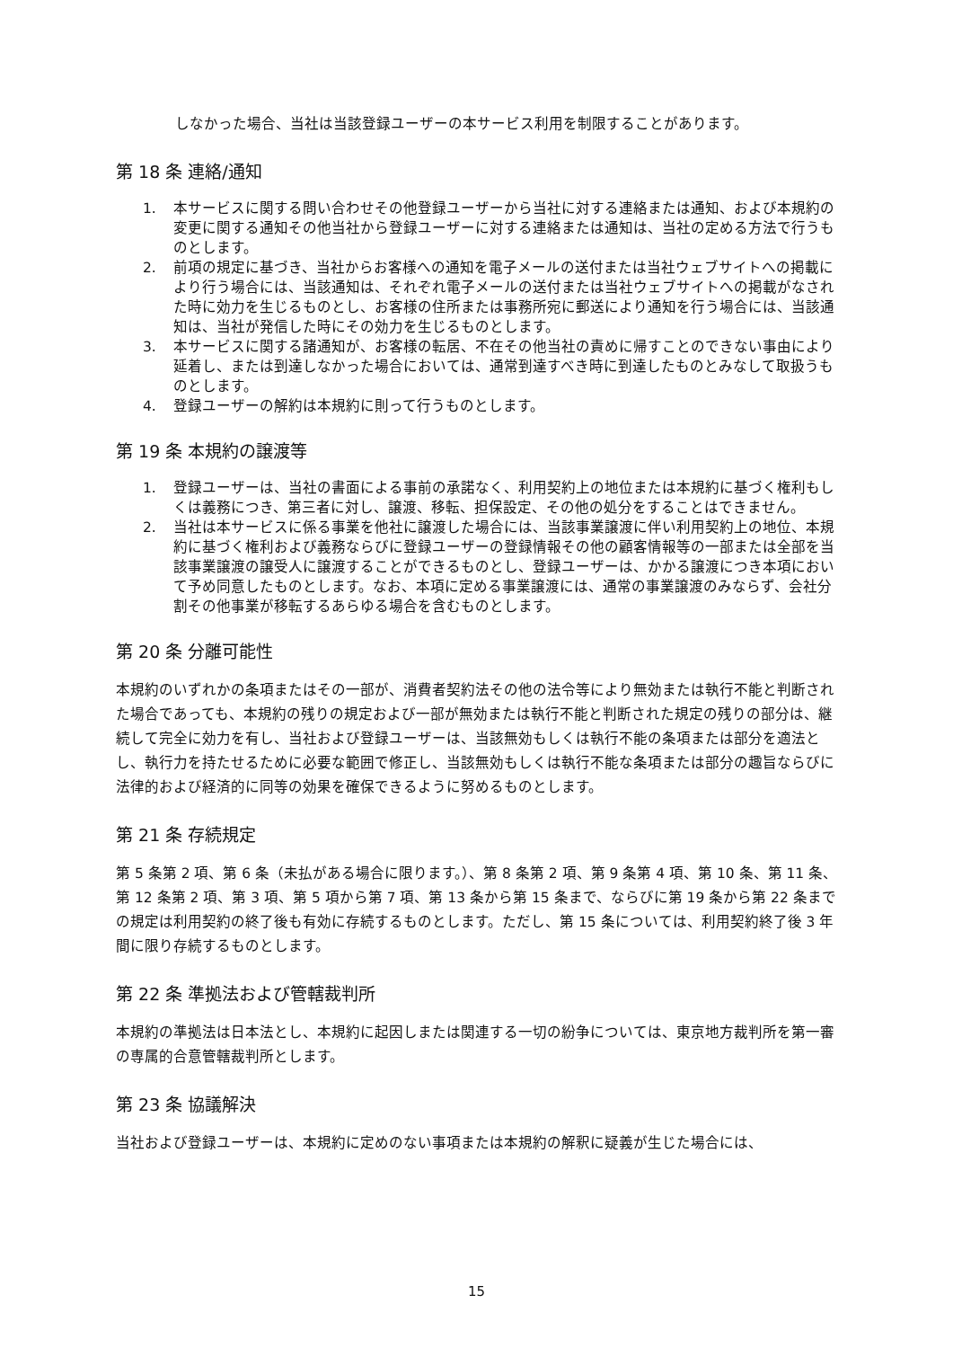しなかった場合、当社は当該登録ユーザーの本サービス利用を制限することがあります。
第 18 条 連絡/通知
1. 本サービスに関する問い合わせその他登録ユーザーから当社に対する連絡または通知、および本規約の変更に関する通知その他当社から登録ユーザーに対する連絡または通知は、当社の定める方法で行うものとします。
2. 前項の規定に基づき、当社からお客様への通知を電子メールの送付または当社ウェブサイトへの掲載により行う場合には、当該通知は、それぞれ電子メールの送付または当社ウェブサイトへの掲載がなされた時に効力を生じるものとし、お客様の住所または事務所宛に郵送により通知を行う場合には、当該通知は、当社が発信した時にその効力を生じるものとします。
3. 本サービスに関する諸通知が、お客様の転居、不在その他当社の責めに帰すことのできない事由により延着し、または到達しなかった場合においては、通常到達すべき時に到達したものとみなして取扱うものとします。
4. 登録ユーザーの解約は本規約に則って行うものとします。
第 19 条 本規約の譲渡等
1. 登録ユーザーは、当社の書面による事前の承諾なく、利用契約上の地位または本規約に基づく権利もしくは義務につき、第三者に対し、譲渡、移転、担保設定、その他の処分をすることはできません。
2. 当社は本サービスに係る事業を他社に譲渡した場合には、当該事業譲渡に伴い利用契約上の地位、本規約に基づく権利および義務ならびに登録ユーザーの登録情報その他の顧客情報等の一部または全部を当該事業譲渡の譲受人に譲渡することができるものとし、登録ユーザーは、かかる譲渡につき本項において予め同意したものとします。なお、本項に定める事業譲渡には、通常の事業譲渡のみならず、会社分割その他事業が移転するあらゆる場合を含むものとします。
第 20 条 分離可能性
本規約のいずれかの条項またはその一部が、消費者契約法その他の法令等により無効または執行不能と判断された場合であっても、本規約の残りの規定および一部が無効または執行不能と判断された規定の残りの部分は、継続して完全に効力を有し、当社および登録ユーザーは、当該無効もしくは執行不能の条項または部分を適法とし、執行力を持たせるために必要な範囲で修正し、当該無効もしくは執行不能な条項または部分の趣旨ならびに法律的および経済的に同等の効果を確保できるように努めるものとします。
第 21 条 存続規定
第 5 条第 2 項、第 6 条（未払がある場合に限ります。）、第 8 条第 2 項、第 9 条第 4 項、第 10 条、第 11 条、第 12 条第 2 項、第 3 項、第 5 項から第 7 項、第 13 条から第 15 条まで、ならびに第 19 条から第 22 条までの規定は利用契約の終了後も有効に存続するものとします。ただし、第 15 条については、利用契約終了後 3 年間に限り存続するものとします。
第 22 条 準拠法および管轄裁判所
本規約の準拠法は日本法とし、本規約に起因しまたは関連する一切の紛争については、東京地方裁判所を第一審の専属的合意管轄裁判所とします。
第 23 条 協議解決
当社および登録ユーザーは、本規約に定めのない事項または本規約の解釈に疑義が生じた場合には、
15